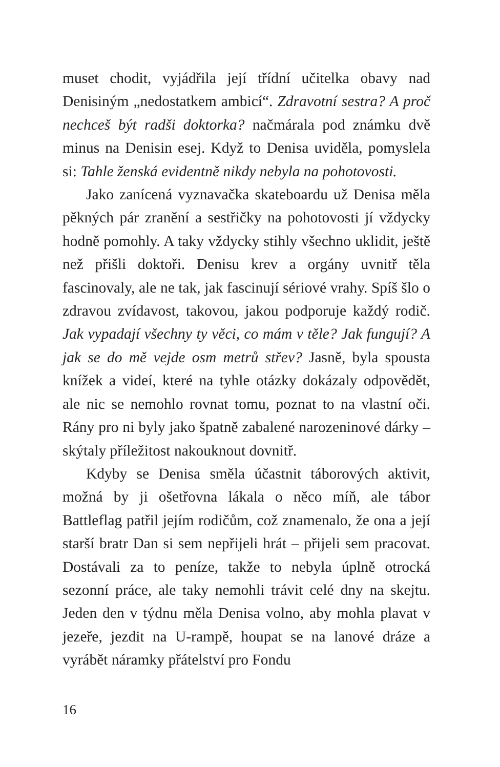muset chodit, vyjádřila její třídní učitelka obavy nad Denisiným „nedostatkem ambicí“. Zdravotní sestra? A proč nechceš být radši doktorka? načmárala pod známku dvě minus na Denisin esej. Když to Denisa uviděla, pomyslela si: Tahle ženská evidentně nikdy nebyla na pohotovosti.
Jako zanícená vyznavačka skateboardu už Denisa měla pěkných pár zranění a sestřičky na pohotovosti jí vždycky hodně pomohly. A taky vždycky stihly všechno uklidit, ještě než přišli doktoři. Denisu krev a orgány uvnitř těla fascinovaly, ale ne tak, jak fascinují sériové vrahy. Spíš šlo o zdravou zvídavost, takovou, jakou podporuje každý rodič. Jak vypadají všechny ty věci, co mám v těle? Jak fungují? A jak se do mě vejde osm metrů střev? Jasně, byla spousta knížek a videí, které na tyhle otázky dokázaly odpovědět, ale nic se nemohlo rovnat tomu, poznat to na vlastní oči. Rány pro ni byly jako špatně zabalené narozeninové dárky – skýtaly příležitost nakouknout dovnitř.
Kdyby se Denisa směla účastnit táborových aktivit, možná by ji ošetřovna lákala o něco míň, ale tábor Battleflag patřil jejím rodičům, což znamenalo, že ona a její starší bratr Dan si sem nepřijeli hrát – přijeli sem pracovat. Dostávali za to peníze, takže to nebyla úplně otrocká sezonní práce, ale taky nemohli trávit celé dny na skejtu. Jeden den v týdnu měla Denisa volno, aby mohla plavat v jezeře, jezdit na U-rampě, houpat se na lanové dráze a vyrábět náramky přátelství pro Fondu
16